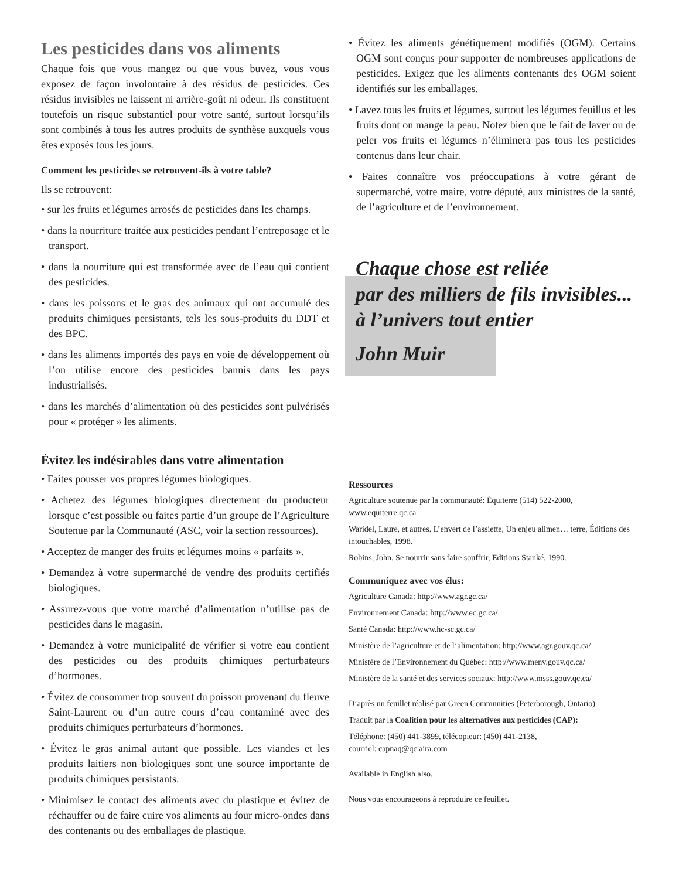Les pesticides dans vos aliments
Chaque fois que vous mangez ou que vous buvez, vous vous exposez de façon involontaire à des résidus de pesticides. Ces résidus invisibles ne laissent ni arrière-goût ni odeur. Ils constituent toutefois un risque substantiel pour votre santé, surtout lorsqu’ils sont combinés à tous les autres produits de synthèse auxquels vous êtes exposés tous les jours.
Comment les pesticides se retrouvent-ils à votre table?
Ils se retrouvent:
• sur les fruits et légumes arrosés de pesticides dans les champs.
• dans la nourriture traitée aux pesticides pendant l’entreposage et le transport.
• dans la nourriture qui est transformée avec de l’eau qui contient des pesticides.
• dans les poissons et le gras des animaux qui ont accumulé des produits chimiques persistants, tels les sous-produits du DDT et des BPC.
• dans les aliments importés des pays en voie de développement où l’on utilise encore des pesticides bannis dans les pays industrialisés.
• dans les marchés d’alimentation où des pesticides sont pulvérisés pour « protéger » les aliments.
Évitez les indésirables dans votre alimentation
• Faites pousser vos propres légumes biologiques.
• Achetez des légumes biologiques directement du producteur lorsque c’est possible ou faites partie d’un groupe de l’Agriculture Soutenue par la Communauté (ASC, voir la section ressources).
• Acceptez de manger des fruits et légumes moins « parfaits ».
• Demandez à votre supermarché de vendre des produits certifiés biologiques.
• Assurez-vous que votre marché d’alimentation n’utilise pas de pesticides dans le magasin.
• Demandez à votre municipalité de vérifier si votre eau contient des pesticides ou des produits chimiques perturbateurs d’hormones.
• Évitez de consommer trop souvent du poisson provenant du fleuve Saint-Laurent ou d’un autre cours d’eau contaminé avec des produits chimiques perturbateurs d’hormones.
• Évitez le gras animal autant que possible. Les viandes et les produits laitiers non biologiques sont une source importante de produits chimiques persistants.
• Minimisez le contact des aliments avec du plastique et évitez de réchauffer ou de faire cuire vos aliments au four micro-ondes dans des contenants ou des emballages de plastique.
• Évitez les aliments génétiquement modifiés (OGM). Certains OGM sont conçus pour supporter de nombreuses applications de pesticides. Exigez que les aliments contenants des OGM soient identifiés sur les emballages.
• Lavez tous les fruits et légumes, surtout les légumes feuillus et les fruits dont on mange la peau. Notez bien que le fait de laver ou de peler vos fruits et légumes n’éliminera pas tous les pesticides contenus dans leur chair.
• Faites connaître vos préoccupations à votre gérant de supermarché, votre maire, votre député, aux ministres de la santé, de l’agriculture et de l’environnement.
Chaque chose est reliée
par des milliers de fils invisibles...
à l’univers tout entier
John Muir
Ressources
Agriculture soutenue par la communauté: Équiterre (514) 522-2000, www.equiterre.qc.ca
Waridel, Laure, et autres. L’envert de l’assiette, Un enjeu alimen… terre, Éditions des intouchables, 1998.
Robins, John. Se nourrir sans faire souffrir, Editions Stanké, 1990.
Communiquez avec vos élus:
Agriculture Canada: http://www.agr.gc.ca/
Environnement Canada: http://www.ec.gc.ca/
Santé Canada: http://www.hc-sc.gc.ca/
Ministère de l’agriculture et de l’alimentation: http://www.agr.gouv.qc.ca/
Ministère de l’Environnement du Québec: http://www.menv.gouv.qc.ca/
Ministère de la santé et des services sociaux: http://www.msss.gouv.qc.ca/
D’après un feuillet réalisé par Green Communities (Peterborough, Ontario)
Traduit par la Coalition pour les alternatives aux pesticides (CAP):
Téléphone: (450) 441-3899, télécopieur: (450) 441-2138,
courriel: capnaq@qc.aira.com
Available in English also.
Nous vous encourageons à reproduire ce feuillet.